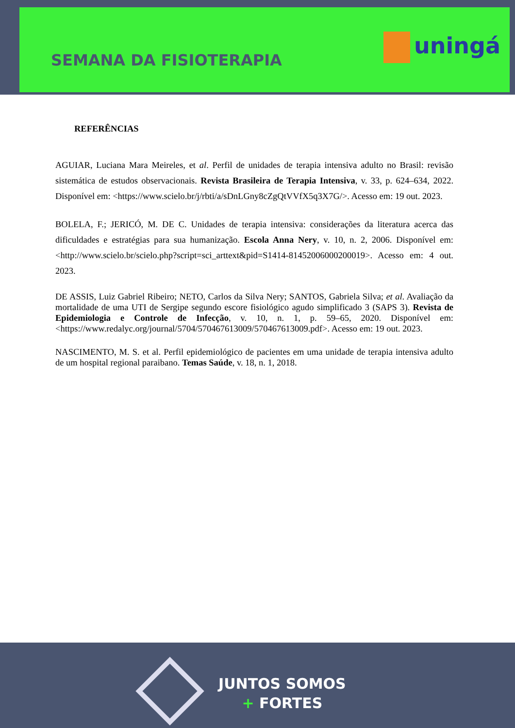SEMANA DA FISIOTERAPIA
uningá
REFERÊNCIAS
AGUIAR, Luciana Mara Meireles, et al. Perfil de unidades de terapia intensiva adulto no Brasil: revisão sistemática de estudos observacionais. Revista Brasileira de Terapia Intensiva, v. 33, p. 624–634, 2022. Disponível em: <https://www.scielo.br/j/rbti/a/sDnLGny8cZgQtVVfX5q3X7G/>. Acesso em: 19 out. 2023.
BOLELA, F.; JERICÓ, M. DE C. Unidades de terapia intensiva: considerações da literatura acerca das dificuldades e estratégias para sua humanização. Escola Anna Nery, v. 10, n. 2, 2006. Disponível em: <http://www.scielo.br/scielo.php?script=sci_arttext&pid=S1414-81452006000200019>. Acesso em: 4 out. 2023.
DE ASSIS, Luiz Gabriel Ribeiro; NETO, Carlos da Silva Nery; SANTOS, Gabriela Silva; et al. Avaliação da mortalidade de uma UTI de Sergipe segundo escore fisiológico agudo simplificado 3 (SAPS 3). Revista de Epidemiologia e Controle de Infecção, v. 10, n. 1, p. 59–65, 2020. Disponível em: <https://www.redalyc.org/journal/5704/570467613009/570467613009.pdf>. Acesso em: 19 out. 2023.
NASCIMENTO, M. S. et al. Perfil epidemiológico de pacientes em uma unidade de terapia intensiva adulto de um hospital regional paraibano. Temas Saúde, v. 18, n. 1, 2018.
JUNTOS SOMOS
+ FORTES